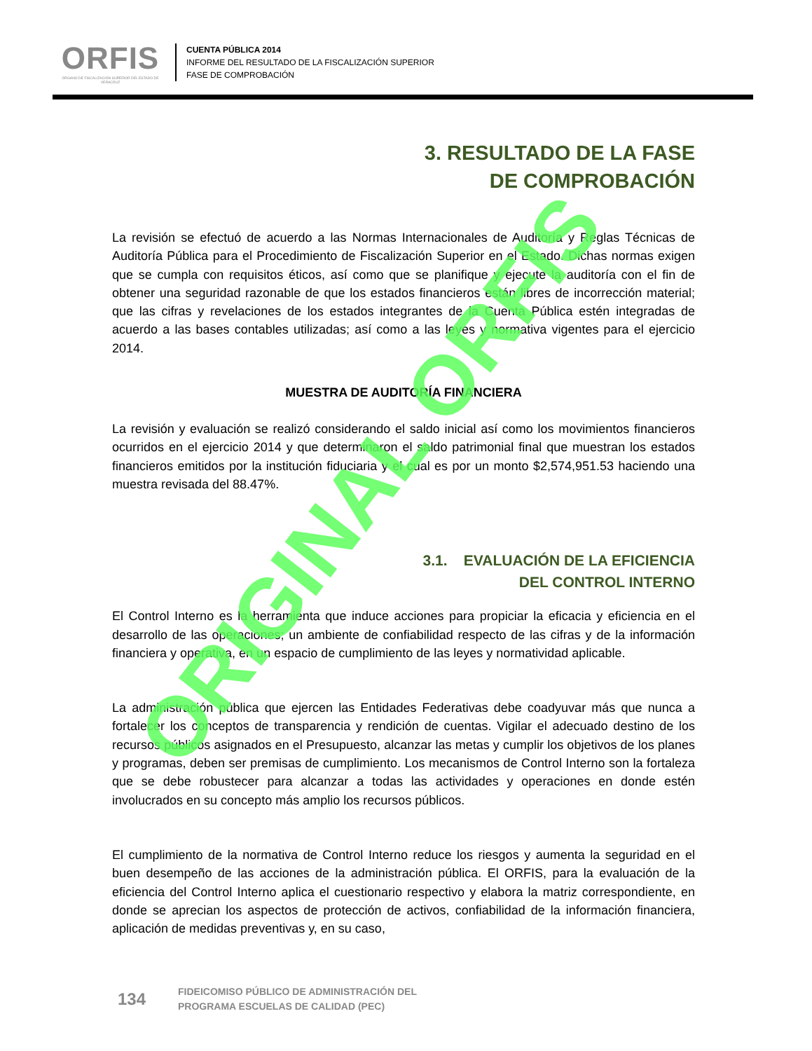ORFIS
ÓRGANO DE FISCALIZACIÓN SUPERIOR DEL ESTADO DE VERACRUZ
CUENTA PÚBLICA 2014
INFORME DEL RESULTADO DE LA FISCALIZACIÓN SUPERIOR
FASE DE COMPROBACIÓN
3. RESULTADO DE LA FASE
DE COMPROBACIÓN
La revisión se efectuó de acuerdo a las Normas Internacionales de Auditoría y Reglas Técnicas de Auditoría Pública para el Procedimiento de Fiscalización Superior en el Estado. Dichas normas exigen que se cumpla con requisitos éticos, así como que se planifique y ejecute la auditoría con el fin de obtener una seguridad razonable de que los estados financieros están libres de incorrección material; que las cifras y revelaciones de los estados integrantes de la Cuenta Pública estén integradas de acuerdo a las bases contables utilizadas; así como a las leyes y normativa vigentes para el ejercicio 2014.
MUESTRA DE AUDITORÍA FINANCIERA
La revisión y evaluación se realizó considerando el saldo inicial así como los movimientos financieros ocurridos en el ejercicio 2014 y que determinaron el saldo patrimonial final que muestran los estados financieros emitidos por la institución fiduciaria y el cual es por un monto $2,574,951.53 haciendo una muestra revisada del 88.47%.
3.1. EVALUACIÓN DE LA EFICIENCIA
DEL CONTROL INTERNO
El Control Interno es la herramienta que induce acciones para propiciar la eficacia y eficiencia en el desarrollo de las operaciones; un ambiente de confiabilidad respecto de las cifras y de la información financiera y operativa, en un espacio de cumplimiento de las leyes y normatividad aplicable.
La administración pública que ejercen las Entidades Federativas debe coadyuvar más que nunca a fortalecer los conceptos de transparencia y rendición de cuentas. Vigilar el adecuado destino de los recursos públicos asignados en el Presupuesto, alcanzar las metas y cumplir los objetivos de los planes y programas, deben ser premisas de cumplimiento. Los mecanismos de Control Interno son la fortaleza que se debe robustecer para alcanzar a todas las actividades y operaciones en donde estén involucrados en su concepto más amplio los recursos públicos.
El cumplimiento de la normativa de Control Interno reduce los riesgos y aumenta la seguridad en el buen desempeño de las acciones de la administración pública. El ORFIS, para la evaluación de la eficiencia del Control Interno aplica el cuestionario respectivo y elabora la matriz correspondiente, en donde se aprecian los aspectos de protección de activos, confiabilidad de la información financiera, aplicación de medidas preventivas y, en su caso,
ORIGINAL ORFIS
134
FIDEICOMISO PÚBLICO DE ADMINISTRACIÓN DEL
PROGRAMA ESCUELAS DE CALIDAD (PEC)